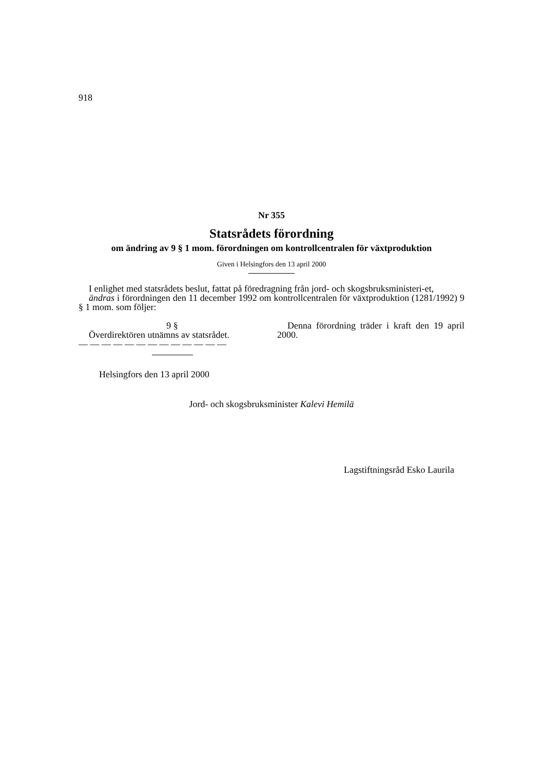918
Nr 355
Statsrådets förordning
om ändring av 9 § 1 mom. förordningen om kontrollcentralen för växtproduktion
Given i Helsingfors den 13 april 2000
I enlighet med statsrådets beslut, fattat på föredragning från jord- och skogsbruksministeri-et,
ändras i förordningen den 11 december 1992 om kontrollcentralen för växtproduktion (1281/1992) 9 § 1 mom. som följer:
9 §
Överdirektören utnämns av statsrådet.
— — — — — — — — — — — — —
Denna förordning träder i kraft den 19 april 2000.
Helsingfors den 13 april 2000
Jord- och skogsbruksminister Kalevi Hemilä
Lagstiftningsråd Esko Laurila